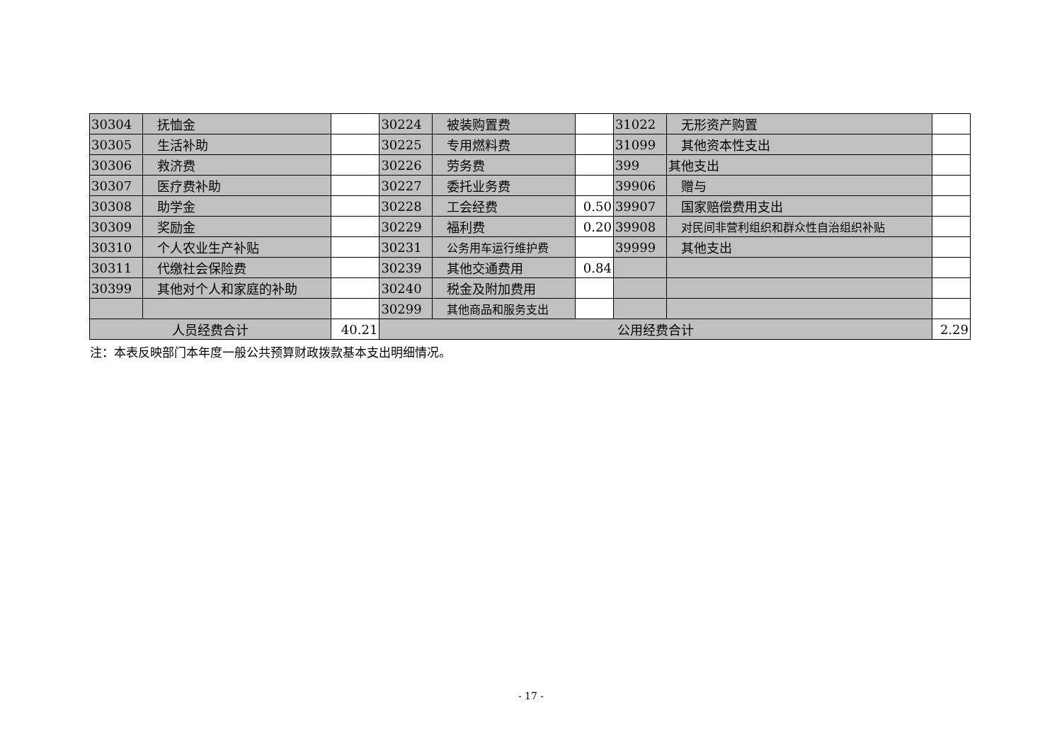| 30304 | 抚恤金 | | 30224 | 被装购置费 | | 31022 | 无形资产购置 | |
| 30305 | 生活补助 | | 30225 | 专用燃料费 | | 31099 | 其他资本性支出 | |
| 30306 | 救济费 | | 30226 | 劳务费 | | 399 | 其他支出 | |
| 30307 | 医疗费补助 | | 30227 | 委托业务费 | | 39906 | 赠与 | |
| 30308 | 助学金 | | 30228 | 工会经费 | 0.50 | 39907 | 国家赔偿费用支出 | |
| 30309 | 奖励金 | | 30229 | 福利费 | 0.20 | 39908 | 对民间非营利组织和群众性自治组织补贴 | |
| 30310 | 个人农业生产补贴 | | 30231 | 公务用车运行维护费 | | 39999 | 其他支出 | |
| 30311 | 代缴社会保险费 | | 30239 | 其他交通费用 | 0.84 | | | |
| 30399 | 其他对个人和家庭的补助 | | 30240 | 税金及附加费用 | | | | |
| | | | 30299 | 其他商品和服务支出 | | | | |
| 人员经费合计 | | 40.21 | 公用经费合计 | | | | | 2.29 |
注：本表反映部门本年度一般公共预算财政拨款基本支出明细情况。
- 17 -